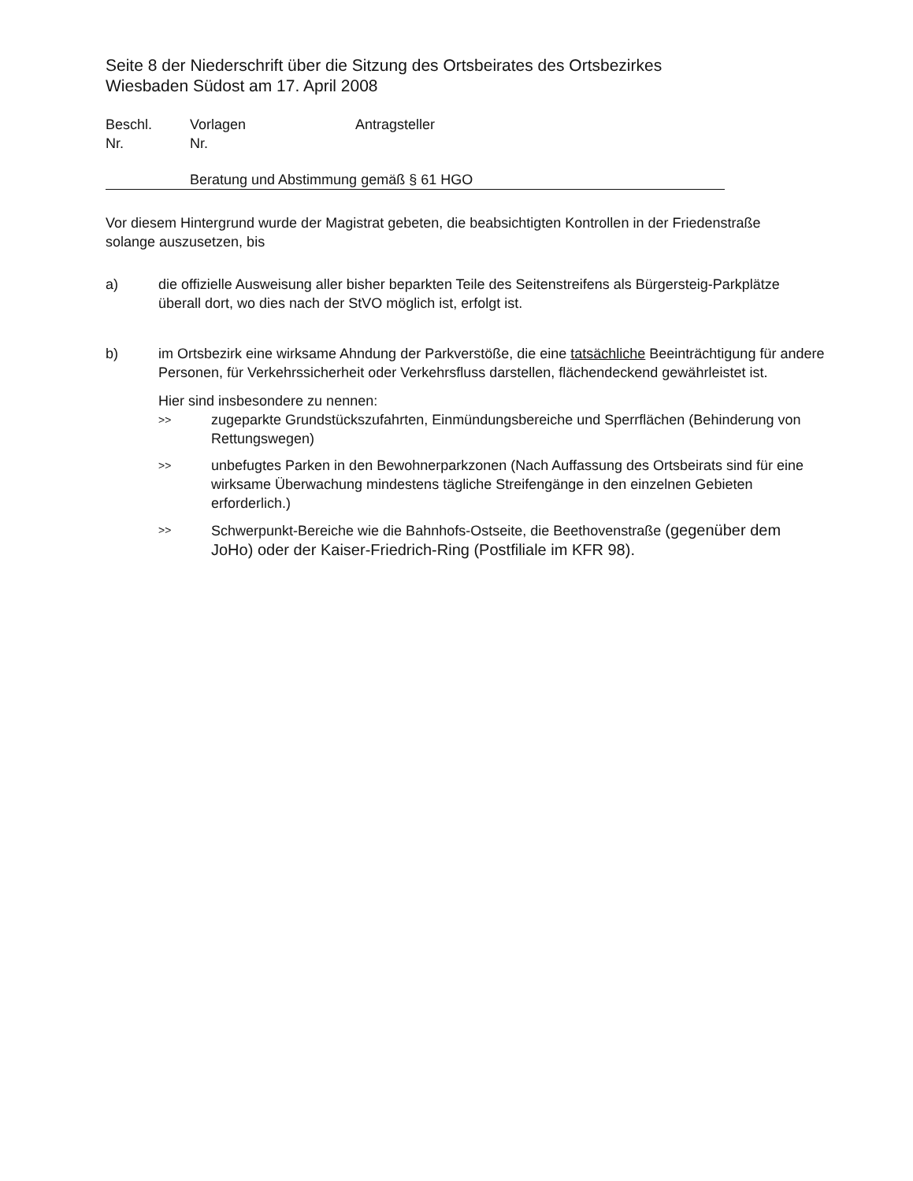Seite 8 der Niederschrift über die Sitzung des Ortsbeirates des Ortsbezirkes
Wiesbaden Südost am 17. April 2008
Beschl.
Nr.
Vorlagen
Nr.
Antragsteller
Beratung und Abstimmung gemäß § 61 HGO
Vor diesem Hintergrund wurde der Magistrat gebeten, die beabsichtigten Kontrollen in der Friedenstraße solange auszusetzen, bis
a) die offizielle Ausweisung aller bisher beparkten Teile des Seitenstreifens als Bürgersteig-Parkplätze überall dort, wo dies nach der StVO möglich ist, erfolgt ist.
b) im Ortsbezirk eine wirksame Ahndung der Parkverstöße, die eine tatsächliche Beeinträchtigung für andere Personen, für Verkehrssicherheit oder Verkehrsfluss darstellen, flächendeckend gewährleistet ist.
Hier sind insbesondere zu nennen:
>>
zugeparkte Grundstückszufahrten, Einmündungsbereiche und Sperrflächen (Behinderung von Rettungswegen)
>>
unbefugtes Parken in den Bewohnerparkzonen (Nach Auffassung des Ortsbeirats sind für eine wirksame Überwachung mindestens tägliche Streifengänge in den einzelnen Gebieten erforderlich.)
>>
Schwerpunkt-Bereiche wie die Bahnhofs-Ostseite, die Beethovenstraße (gegenüber dem JoHo) oder der Kaiser-Friedrich-Ring (Postfiliale im KFR 98).